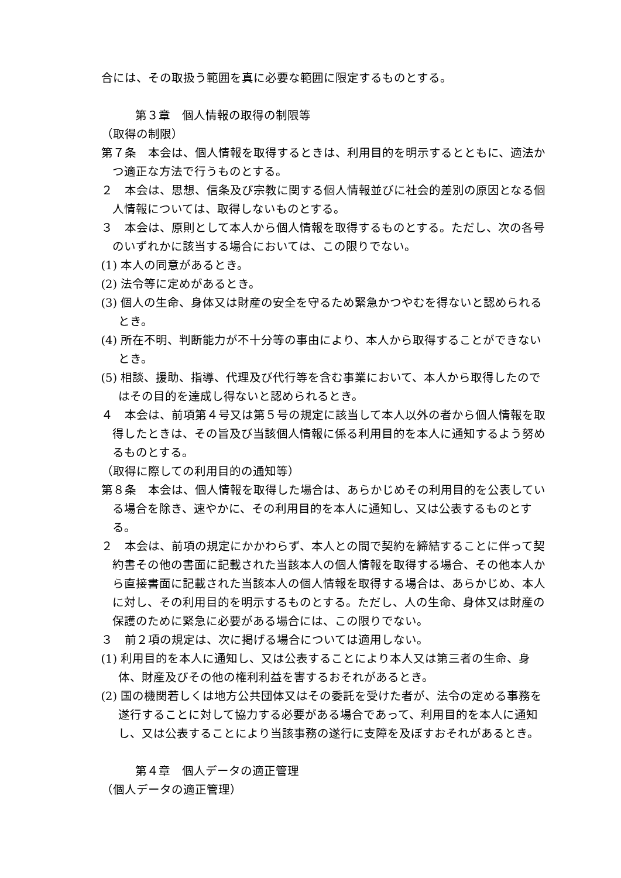合には、その取扱う範囲を真に必要な範囲に限定するものとする。
第３章　個人情報の取得の制限等
（取得の制限）
第７条　本会は、個人情報を取得するときは、利用目的を明示するとともに、適法かつ適正な方法で行うものとする。
２　本会は、思想、信条及び宗教に関する個人情報並びに社会的差別の原因となる個人情報については、取得しないものとする。
３　本会は、原則として本人から個人情報を取得するものとする。ただし、次の各号のいずれかに該当する場合においては、この限りでない。
(1) 本人の同意があるとき。
(2) 法令等に定めがあるとき。
(3) 個人の生命、身体又は財産の安全を守るため緊急かつやむを得ないと認められるとき。
(4) 所在不明、判断能力が不十分等の事由により、本人から取得することができないとき。
(5) 相談、援助、指導、代理及び代行等を含む事業において、本人から取得したのではその目的を達成し得ないと認められるとき。
４　本会は、前項第４号又は第５号の規定に該当して本人以外の者から個人情報を取得したときは、その旨及び当該個人情報に係る利用目的を本人に通知するよう努めるものとする。
（取得に際しての利用目的の通知等）
第８条　本会は、個人情報を取得した場合は、あらかじめその利用目的を公表している場合を除き、速やかに、その利用目的を本人に通知し、又は公表するものとする。
２　本会は、前項の規定にかかわらず、本人との間で契約を締結することに伴って契約書その他の書面に記載された当該本人の個人情報を取得する場合、その他本人から直接書面に記載された当該本人の個人情報を取得する場合は、あらかじめ、本人に対し、その利用目的を明示するものとする。ただし、人の生命、身体又は財産の保護のために緊急に必要がある場合には、この限りでない。
３　前２項の規定は、次に掲げる場合については適用しない。
(1) 利用目的を本人に通知し、又は公表することにより本人又は第三者の生命、身体、財産及びその他の権利利益を害するおそれがあるとき。
(2) 国の機関若しくは地方公共団体又はその委託を受けた者が、法令の定める事務を遂行することに対して協力する必要がある場合であって、利用目的を本人に通知し、又は公表することにより当該事務の遂行に支障を及ぼすおそれがあるとき。
第４章　個人データの適正管理
（個人データの適正管理）